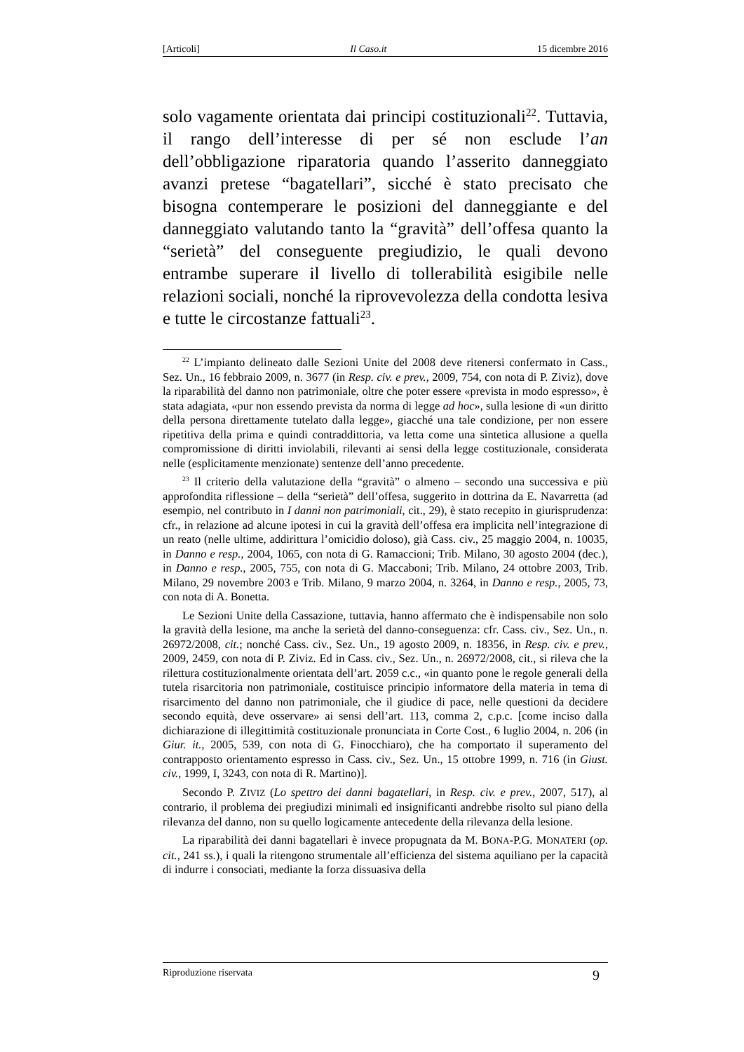[Articoli] Il Caso.it 15 dicembre 2016
solo vagamente orientata dai principi costituzionali<sup>22</sup>. Tuttavia, il rango dell’interesse di per sé non esclude l’an dell’obbligazione riparatoria quando l’asserito danneggiato avanzi pretese “bagatellari”, sicché è stato precisato che bisogna contemperare le posizioni del danneggiante e del danneggiato valutando tanto la “gravità” dell’offesa quanto la “serietà” del conseguente pregiudizio, le quali devono entrambe superare il livello di tollerabilità esigibile nelle relazioni sociali, nonché la riprovevolezza della condotta lesiva e tutte le circostanze fattuali<sup>23</sup>.
<sup>22</sup> L’impianto delineato dalle Sezioni Unite del 2008 deve ritenersi confermato in Cass., Sez. Un., 16 febbraio 2009, n. 3677 (in Resp. civ. e prev., 2009, 754, con nota di P. Ziviz), dove la riparabilità del danno non patrimoniale, oltre che poter essere «prevista in modo espresso», è stata adagiata, «pur non essendo prevista da norma di legge ad hoc», sulla lesione di «un diritto della persona direttamente tutelato dalla legge», giacché una tale condizione, per non essere ripetitiva della prima e quindi contraddittoria, va letta come una sintetica allusione a quella compromissione di diritti inviolabili, rilevanti ai sensi della legge costituzionale, considerata nelle (esplicitamente menzionate) sentenze dell’anno precedente.
<sup>23</sup> Il criterio della valutazione della “gravità” o almeno – secondo una successiva e più approfondita riflessione – della “serietà” dell’offesa, suggerito in dottrina da E. Navarretta (ad esempio, nel contributo in I danni non patrimoniali, cit., 29), è stato recepito in giurisprudenza: cfr., in relazione ad alcune ipotesi in cui la gravità dell’offesa era implicita nell’integrazione di un reato (nelle ultime, addirittura l’omicidio doloso), già Cass. civ., 25 maggio 2004, n. 10035, in Danno e resp., 2004, 1065, con nota di G. Ramaccioni; Trib. Milano, 30 agosto 2004 (dec.), in Danno e resp., 2005, 755, con nota di G. Maccaboni; Trib. Milano, 24 ottobre 2003, Trib. Milano, 29 novembre 2003 e Trib. Milano, 9 marzo 2004, n. 3264, in Danno e resp., 2005, 73, con nota di A. Bonetta.
Le Sezioni Unite della Cassazione, tuttavia, hanno affermato che è indispensabile non solo la gravità della lesione, ma anche la serietà del danno-conseguenza: cfr. Cass. civ., Sez. Un., n. 26972/2008, cit.; nonché Cass. civ., Sez. Un., 19 agosto 2009, n. 18356, in Resp. civ. e prev., 2009, 2459, con nota di P. Ziviz. Ed in Cass. civ., Sez. Un., n. 26972/2008, cit., si rileva che la rilettura costituzionalmente orientata dell’art. 2059 c.c., «in quanto pone le regole generali della tutela risarcitoria non patrimoniale, costituisce principio informatore della materia in tema di risarcimento del danno non patrimoniale, che il giudice di pace, nelle questioni da decidere secondo equità, deve osservare» ai sensi dell’art. 113, comma 2, c.p.c. [come inciso dalla dichiarazione di illegittimità costituzionale pronunciata in Corte Cost., 6 luglio 2004, n. 206 (in Giur. it., 2005, 539, con nota di G. Finocchiaro), che ha comportato il superamento del contrapposto orientamento espresso in Cass. civ., Sez. Un., 15 ottobre 1999, n. 716 (in Giust. civ., 1999, I, 3243, con nota di R. Martino)].
Secondo P. ZIVIZ (Lo spettro dei danni bagatellari, in Resp. civ. e prev., 2007, 517), al contrario, il problema dei pregiudizi minimali ed insignificanti andrebbe risolto sul piano della rilevanza del danno, non su quello logicamente antecedente della rilevanza della lesione.
La riparabilità dei danni bagatellari è invece propugnata da M. BONA-P.G. MONATERI (op. cit., 241 ss.), i quali la ritengono strumentale all’efficienza del sistema aquiliano per la capacità di indurre i consociati, mediante la forza dissuasiva della
Riproduzione riservata 9